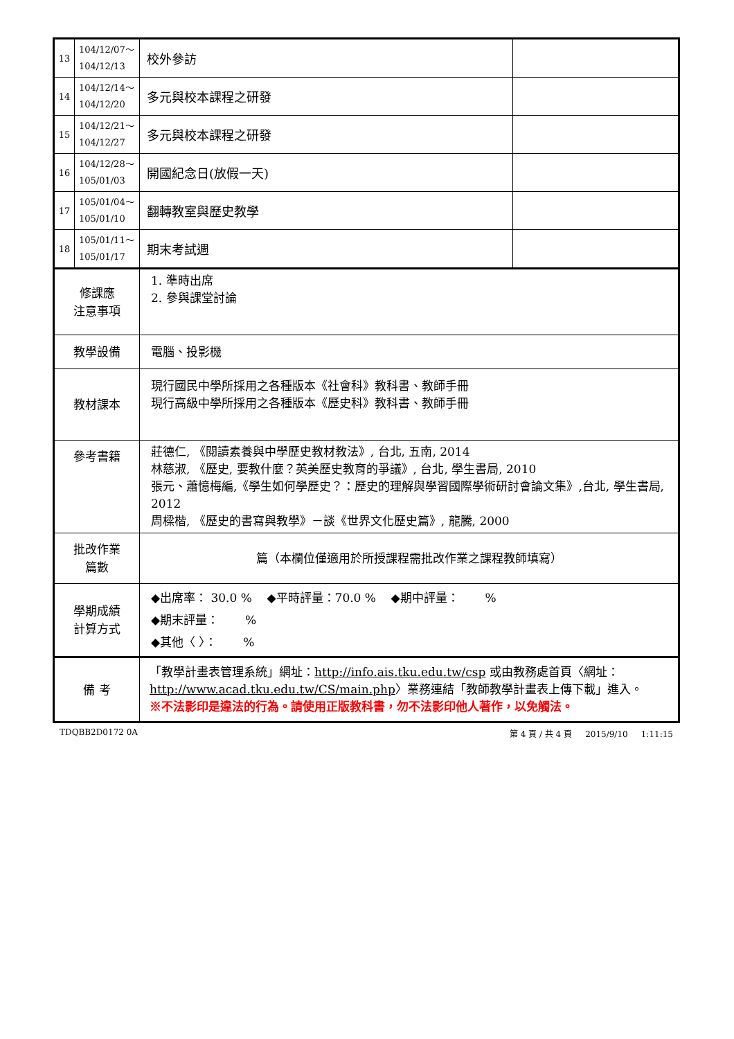| 13 | 104/12/07～ 104/12/13 | 校外參訪 | |
| 14 | 104/12/14～ 104/12/20 | 多元與校本課程之研發 | |
| 15 | 104/12/21～ 104/12/27 | 多元與校本課程之研發 | |
| 16 | 104/12/28～ 105/01/03 | 開國紀念日(放假一天) | |
| 17 | 105/01/04～ 105/01/10 | 翻轉教室與歷史教學 | |
| 18 | 105/01/11～ 105/01/17 | 期末考試週 | |
| 修課應 注意事項 | | 1. 準時出席 2. 參與課堂討論 | |
| 教學設備 | | 電腦、投影機 | |
| 教材課本 | | 現行國民中學所採用之各種版本《社會科》教科書、教師手冊 現行高級中學所採用之各種版本《歷史科》教科書、教師手冊 | |
| 參考書籍 | | 莊德仁, 《閱讀素養與中學歷史教材教法》, 台北, 五南, 2014 林慈淑, 《歷史, 要教什麼？英美歷史教育的爭議》, 台北, 學生書局, 2010 張元、蕭憶梅編,《學生如何學歷史？：歷史的理解與學習國際學術研討會論文集》,台北, 學生書局, 2012 周樑楷, 《歷史的書寫與教學》－談《世界文化歷史篇》, 龍騰, 2000 | |
| 批改作業 篇數 | | 篇（本欄位僅適用於所授課程需批改作業之課程教師填寫） | |
| 學期成績 計算方式 | | ◆出席率： 30.0 % ◆平時評量：70.0 % ◆期中評量： % ◆期末評量： % ◆其他〈 〉： % | |
| 備 考 | | 「教學計畫表管理系統」網址： http://info.ais.tku.edu.tw/csp 或由教務處首頁〈網址： http://www.acad.tku.edu.tw/CS/main.php 〉業務連結「教師教學計畫表上傳下載」進入。 ※不法影印是違法的行為。請使用正版教科書，勿不法影印他人著作，以免觸法。 | |
TDQBB2D0172 0A 第 4 頁 / 共 4 頁 2015/9/10 1:11:15